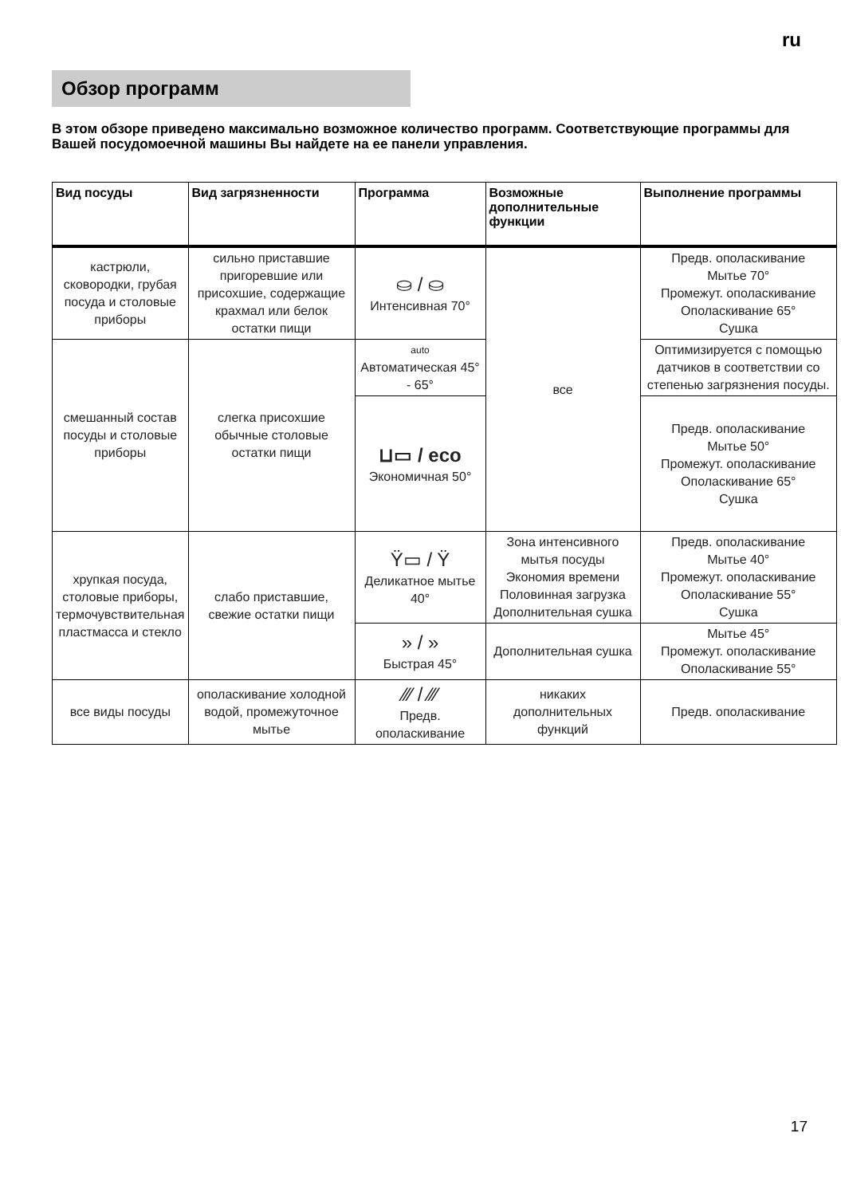ru
Обзор программ
В этом обзоре приведено максимально возможное количество программ. Соответствующие программы для Вашей посудомоечной машины Вы найдете на ее панели управления.
| Вид посуды | Вид загрязненности | Программа | Возможные дополнительные функции | Выполнение программы |
| --- | --- | --- | --- | --- |
| кастрюли, сковородки, грубая посуда и столовые приборы | сильно приставшие пригоревшие или присохшие, содержащие крахмал или белок остатки пищи | ⛀ / ⛀ Интенсивная 70° | все | Предв. ополаскивание Мытье 70° Промежут. ополаскивание Ополаскивание 65° Сушка |
| смешанный состав посуды и столовые приборы | слегка присохшие обычные столовые остатки пищи | auto Автоматическая 45° - 65° | | Оптимизируется с помощью датчиков в соответствии со степенью загрязнения посуды. |
| | | ⊔▭ / eco Экономичная 50° | | Предв. ополаскивание Мытье 50° Промежут. ополаскивание Ополаскивание 65° Сушка |
| хрупкая посуда, столовые приборы, термочувствительная пластмасса и стекло | слабо приставшие, свежие остатки пищи | Ϋ▭ / Ϋ Деликатное мытье 40° | Зона интенсивного мытья посуды Экономия времени Половинная загрузка Дополнительная сушка | Предв. ополаскивание Мытье 40° Промежут. ополаскивание Ополаскивание 55° Сушка |
| | | » / » Быстрая 45° | Дополнительная сушка | Мытье 45° Промежут. ополаскивание Ополаскивание 55° |
| все виды посуды | ополаскивание холодной водой, промежуточное мытье | ⁄⁄⁄ / ⁄⁄⁄ Предв. ополаскивание | никаких дополнительных функций | Предв. ополаскивание |
17